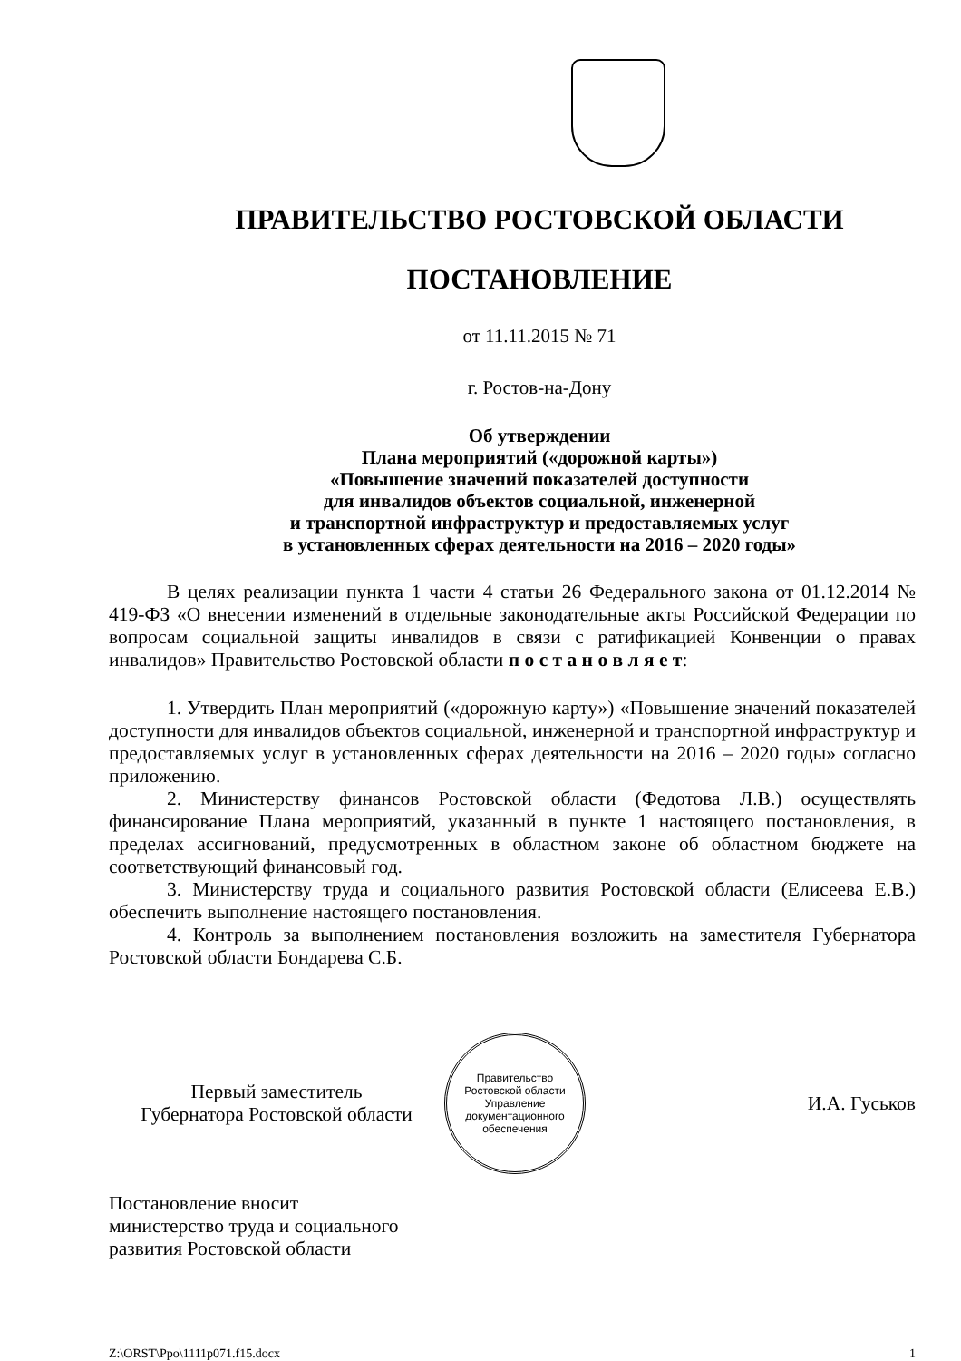ПРАВИТЕЛЬСТВО РОСТОВСКОЙ ОБЛАСТИ
ПОСТАНОВЛЕНИЕ
от 11.11.2015 № 71
г. Ростов-на-Дону
Об утверждении
Плана мероприятий («дорожной карты»)
«Повышение значений показателей доступности
для инвалидов объектов социальной, инженерной
и транспортной инфраструктур и предоставляемых услуг
в установленных сферах деятельности на 2016 – 2020 годы»
В целях реализации пункта 1 части 4 статьи 26 Федерального закона от 01.12.2014 № 419-ФЗ «О внесении изменений в отдельные законодательные акты Российской Федерации по вопросам социальной защиты инвалидов в связи с ратификацией Конвенции о правах инвалидов» Правительство Ростовской области п о с т а н о в л я е т:
1. Утвердить План мероприятий («дорожную карту») «Повышение значений показателей доступности для инвалидов объектов социальной, инженерной и транспортной инфраструктур и предоставляемых услуг в установленных сферах деятельности на 2016 – 2020 годы» согласно приложению.
2. Министерству финансов Ростовской области (Федотова Л.В.) осуществлять финансирование Плана мероприятий, указанный в пункте 1 настоящего постановления, в пределах ассигнований, предусмотренных в областном законе об областном бюджете на соответствующий финансовый год.
3. Министерству труда и социального развития Ростовской области (Елисеева Е.В.) обеспечить выполнение настоящего постановления.
4. Контроль за выполнением постановления возложить на заместителя Губернатора Ростовской области Бондарева С.Б.
Первый заместитель
Губернатора Ростовской области
Правительство Ростовской области
Управление документационного обеспечения
И.А. Гуськов
Постановление вносит
министерство труда и социального
развития Ростовской области
Z:\ORST\Ppo\1111p071.f15.docx 1